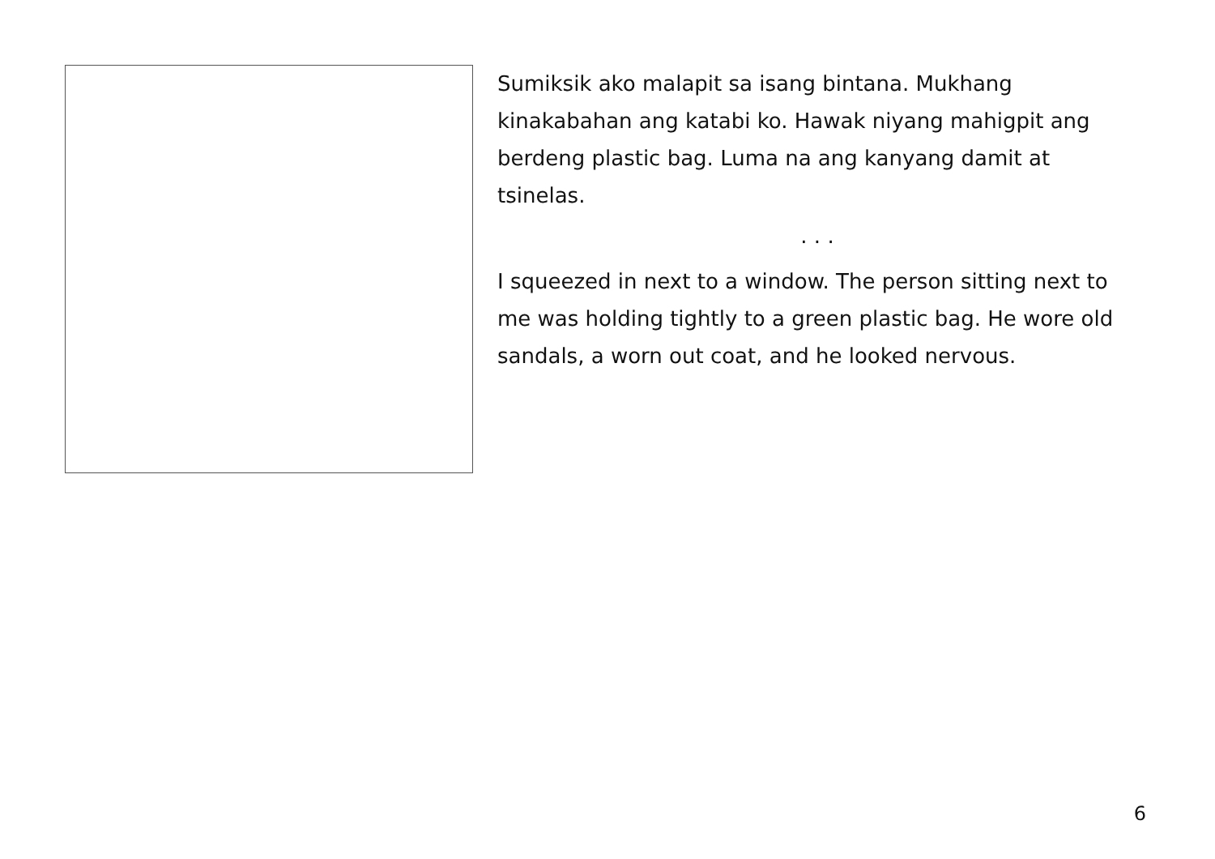Sumiksik ako malapit sa isang bintana. Mukhang kinakabahan ang katabi ko. Hawak niyang mahigpit ang berdeng plastic bag. Luma na ang kanyang damit at tsinelas.
. . .
I squeezed in next to a window. The person sitting next to me was holding tightly to a green plastic bag. He wore old sandals, a worn out coat, and he looked nervous.
6